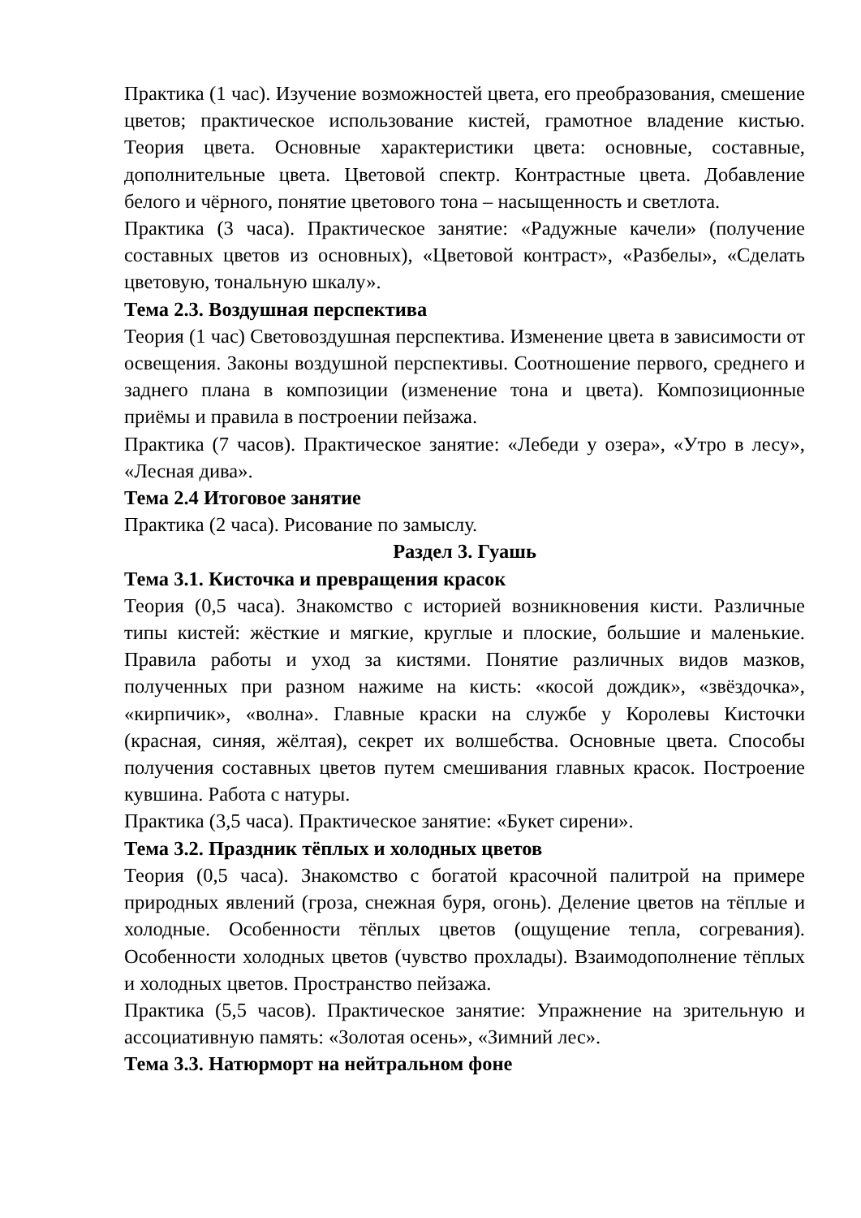Практика (1 час). Изучение возможностей цвета, его преобразования, смешение цветов; практическое использование кистей, грамотное владение кистью. Теория цвета. Основные характеристики цвета: основные, составные, дополнительные цвета. Цветовой спектр. Контрастные цвета. Добавление белого и чёрного, понятие цветового тона – насыщенность и светлота.
Практика (3 часа). Практическое занятие: «Радужные качели» (получение составных цветов из основных), «Цветовой контраст», «Разбелы», «Сделать цветовую, тональную шкалу».
Тема 2.3. Воздушная перспектива
Теория (1 час) Световоздушная перспектива. Изменение цвета в зависимости от освещения. Законы воздушной перспективы. Соотношение первого, среднего и заднего плана в композиции (изменение тона и цвета). Композиционные приёмы и правила в построении пейзажа.
Практика (7 часов). Практическое занятие: «Лебеди у озера», «Утро в лесу», «Лесная дива».
Тема 2.4 Итоговое занятие
Практика (2 часа). Рисование по замыслу.
Раздел 3. Гуашь
Тема 3.1. Кисточка и превращения красок
Теория (0,5 часа). Знакомство с историей возникновения кисти. Различные типы кистей: жёсткие и мягкие, круглые и плоские, большие и маленькие. Правила работы и уход за кистями. Понятие различных видов мазков, полученных при разном нажиме на кисть: «косой дождик», «звёздочка», «кирпичик», «волна». Главные краски на службе у Королевы Кисточки (красная, синяя, жёлтая), секрет их волшебства. Основные цвета. Способы получения составных цветов путем смешивания главных красок. Построение кувшина. Работа с натуры.
Практика (3,5 часа). Практическое занятие: «Букет сирени».
Тема 3.2. Праздник тёплых и холодных цветов
Теория (0,5 часа). Знакомство с богатой красочной палитрой на примере природных явлений (гроза, снежная буря, огонь). Деление цветов на тёплые и холодные. Особенности тёплых цветов (ощущение тепла, согревания). Особенности холодных цветов (чувство прохлады). Взаимодополнение тёплых и холодных цветов. Пространство пейзажа.
Практика (5,5 часов). Практическое занятие: Упражнение на зрительную и ассоциативную память: «Золотая осень», «Зимний лес».
Тема 3.3. Натюрморт на нейтральном фоне